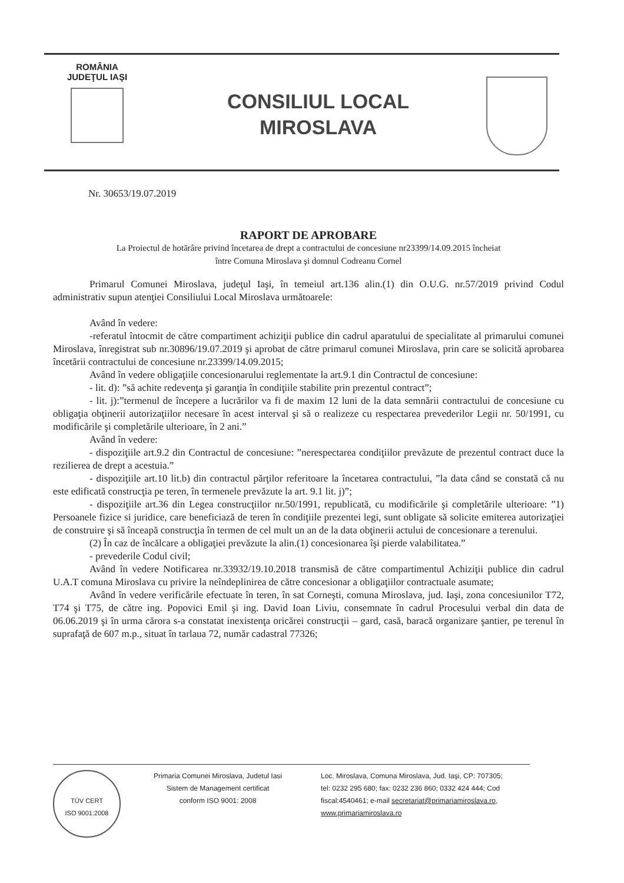ROMÂNIA
JUDEŢUL IAŞI
CONSILIUL LOCAL
MIROSLAVA
Nr. 30653/19.07.2019
RAPORT DE APROBARE
La Proiectul de hotărâre privind încetarea de drept a contractului de concesiune nr23399/14.09.2015 încheiat
între Comuna Miroslava şi domnul Codreanu Cornel
Primarul Comunei Miroslava, judeţul Iaşi, în temeiul art.136 alin.(1) din O.U.G. nr.57/2019 privind Codul administrativ supun atenţiei Consiliului Local Miroslava următoarele:
Având în vedere:
-referatul întocmit de către compartiment achiziţii publice din cadrul aparatului de specialitate al primarului comunei Miroslava, înregistrat sub nr.30896/19.07.2019 şi aprobat de către primarul comunei Miroslava, prin care se solicită aprobarea încetării contractului de concesiune nr.23399/14.09.2015;
Având în vedere obligaţiile concesionarului reglementate la art.9.1 din Contractul de concesiune:
- lit. d): ”să achite redevenţa şi garanţia în condiţiile stabilite prin prezentul contract”;
- lit. j):”termenul de începere a lucrărilor va fi de maxim 12 luni de la data semnării contractului de concesiune cu obligaţia obţinerii autorizaţiilor necesare în acest interval şi să o realizeze cu respectarea prevederilor Legii nr. 50/1991, cu modificările şi completările ulterioare, în 2 ani.”
Având în vedere:
- dispoziţiile art.9.2 din Contractul de concesiune: ”nerespectarea condiţiilor prevăzute de prezentul contract duce la rezilierea de drept a acestuia.”
- dispoziţiile art.10 lit.b) din contractul părţilor referitoare la încetarea contractului, ”la data când se constată că nu este edificată construcţia pe teren, în termenele prevăzute la art. 9.1 lit. j)”;
- dispoziţiile art.36 din Legea construcţiilor nr.50/1991, republicată, cu modificările şi completările ulterioare: ”1) Persoanele fizice si juridice, care beneficiază de teren în condiţiile prezentei legi, sunt obligate să solicite emiterea autorizaţiei de construire şi să înceapă construcţia în termen de cel mult un an de la data obţinerii actului de concesionare a terenului.
(2) În caz de încălcare a obligaţiei prevăzute la alin.(1) concesionarea îşi pierde valabilitatea.”
- prevederile Codul civil;
Având în vedere Notificarea nr.33932/19.10.2018 transmisă de către compartimentul Achiziţii publice din cadrul U.A.T comuna Miroslava cu privire la neîndeplinirea de către concesionar a obligaţiilor contractuale asumate;
Având în vedere verificările efectuate în teren, în sat Corneşti, comuna Miroslava, jud. Iaşi, zona concesiunilor T72, T74 şi T75, de către ing. Popovici Emil şi ing. David Ioan Liviu, consemnate în cadrul Procesului verbal din data de 06.06.2019 şi în urma cărora s-a constatat inexistenţa oricărei construcţii – gard, casă, baracă organizare şantier, pe terenul în suprafaţă de 607 m.p., situat în tarlaua 72, număr cadastral 77326;
TÜV CERT
ISO 9001:2008
Primaria Comunei Miroslava, Judetul Iasi
Sistem de Management certificat
conform ISO 9001: 2008
Loc. Miroslava, Comuna Miroslava, Jud. Iaşi, CP: 707305;
tel: 0232 295 680; fax: 0232 236 860; 0332 424 444; Cod
fiscal:4540461; e-mail secretariat@primariamiroslava.ro,
www.primariamiroslava.ro